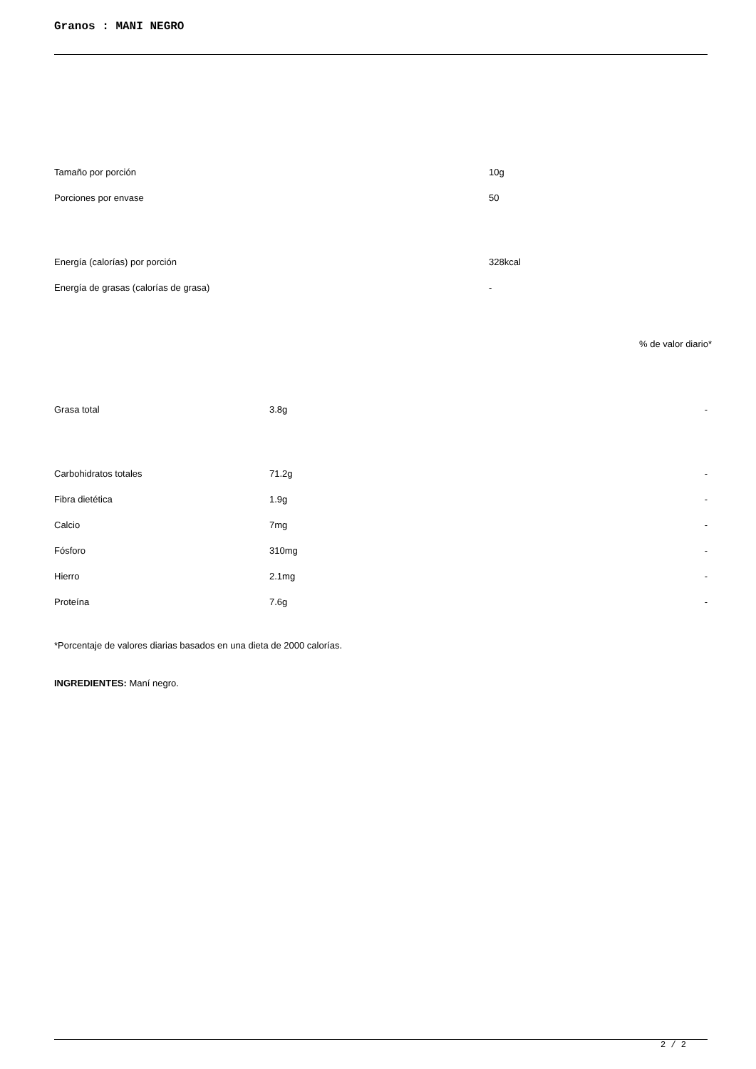Granos : MANI NEGRO
| Tamaño por porción | 10g |
| Porciones por envase | 50 |
| Energía (calorías) por porción | 328kcal |
| Energía de grasas (calorías de grasa) | - |
% de valor diario*
| Grasa total | 3.8g | - |
| Carbohidratos totales | 71.2g | - |
| Fibra dietética | 1.9g | - |
| Calcio | 7mg | - |
| Fósforo | 310mg | - |
| Hierro | 2.1mg | - |
| Proteína | 7.6g | - |
*Porcentaje de valores diarias basados en una dieta de 2000 calorías.
INGREDIENTES: Maní negro.
2 / 2